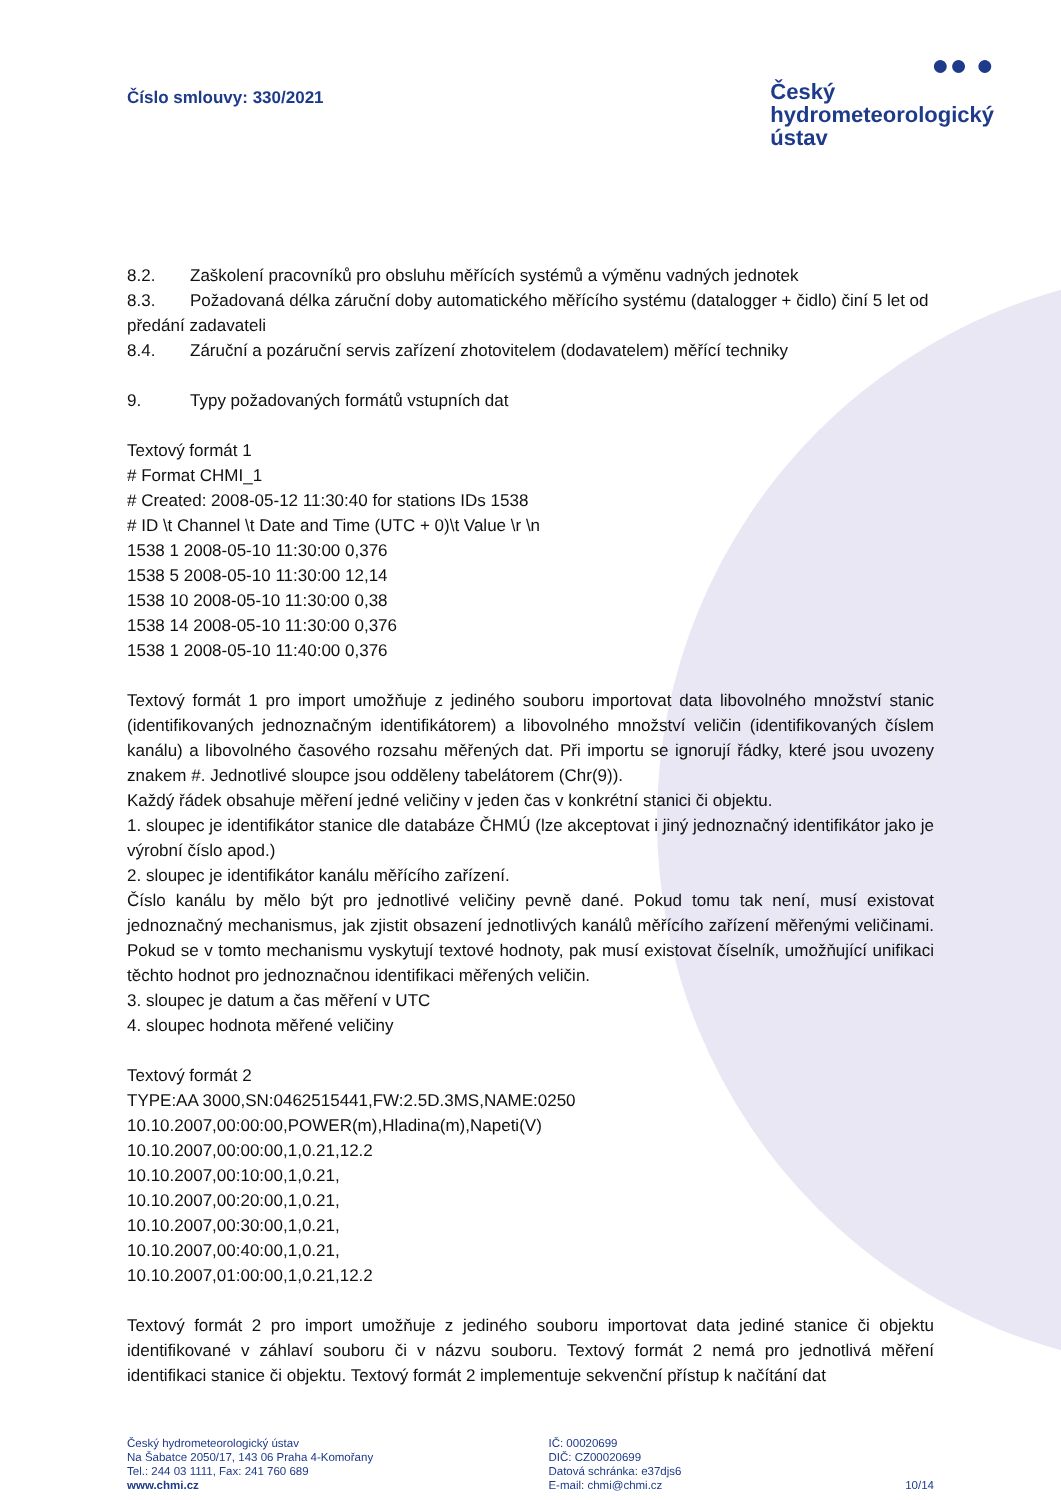Číslo smlouvy: 330/2021
●● ●
Český
hydrometeorologický
ústav
8.2. Zaškolení pracovníků pro obsluhu měřících systémů a výměnu vadných jednotek
8.3. Požadovaná délka záruční doby automatického měřícího systému (datalogger + čidlo) činí 5 let od předání zadavateli
8.4. Záruční a pozáruční servis zařízení zhotovitelem (dodavatelem) měřící techniky
9. Typy požadovaných formátů vstupních dat
Textový formát 1
# Format CHMI_1
# Created: 2008-05-12 11:30:40 for stations IDs 1538
# ID \t Channel \t Date and Time (UTC + 0)\t Value \r \n
1538 1 2008-05-10 11:30:00 0,376
1538 5 2008-05-10 11:30:00 12,14
1538 10 2008-05-10 11:30:00 0,38
1538 14 2008-05-10 11:30:00 0,376
1538 1 2008-05-10 11:40:00 0,376
Textový formát 1 pro import umožňuje z jediného souboru importovat data libovolného množství stanic (identifikovaných jednoznačným identifikátorem) a libovolného množství veličin (identifikovaných číslem kanálu) a libovolného časového rozsahu měřených dat. Při importu se ignorují řádky, které jsou uvozeny znakem #. Jednotlivé sloupce jsou odděleny tabelátorem (Chr(9)).
Každý řádek obsahuje měření jedné veličiny v jeden čas v konkrétní stanici či objektu.
1. sloupec je identifikátor stanice dle databáze ČHMÚ (lze akceptovat i jiný jednoznačný identifikátor jako je výrobní číslo apod.)
2. sloupec je identifikátor kanálu měřícího zařízení.
Číslo kanálu by mělo být pro jednotlivé veličiny pevně dané. Pokud tomu tak není, musí existovat jednoznačný mechanismus, jak zjistit obsazení jednotlivých kanálů měřícího zařízení měřenými veličinami. Pokud se v tomto mechanismu vyskytují textové hodnoty, pak musí existovat číselník, umožňující unifikaci těchto hodnot pro jednoznačnou identifikaci měřených veličin.
3. sloupec je datum a čas měření v UTC
4. sloupec hodnota měřené veličiny
Textový formát 2
TYPE:AA 3000,SN:0462515441,FW:2.5D.3MS,NAME:0250
10.10.2007,00:00:00,POWER(m),Hladina(m),Napeti(V)
10.10.2007,00:00:00,1,0.21,12.2
10.10.2007,00:10:00,1,0.21,
10.10.2007,00:20:00,1,0.21,
10.10.2007,00:30:00,1,0.21,
10.10.2007,00:40:00,1,0.21,
10.10.2007,01:00:00,1,0.21,12.2
Textový formát 2 pro import umožňuje z jediného souboru importovat data jediné stanice či objektu identifikované v záhlaví souboru či v názvu souboru. Textový formát 2 nemá pro jednotlivá měření identifikaci stanice či objektu. Textový formát 2 implementuje sekvenční přístup k načítání dat
Český hydrometeorologický ústav
Na Šabatce 2050/17, 143 06 Praha 4-Komořany
Tel.: 244 03 1111, Fax: 241 760 689
www.chmi.cz
IČ: 00020699
DIČ: CZ00020699
Datová schránka: e37djs6
E-mail: chmi@chmi.cz
10/14